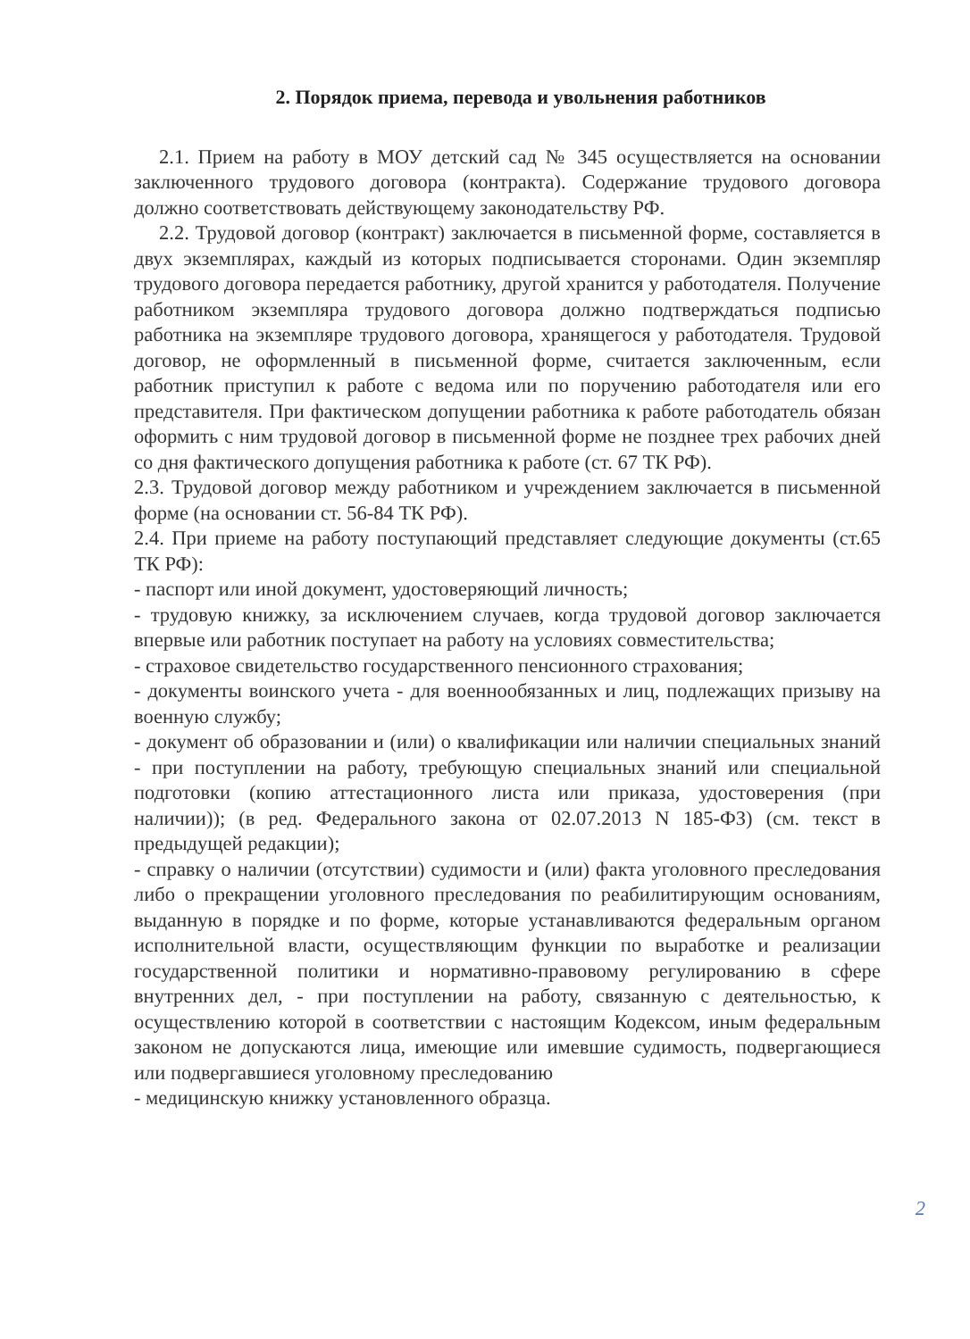2. Порядок приема, перевода и увольнения работников
2.1. Прием на работу в МОУ детский сад № 345 осуществляется на основании заключенного трудового договора (контракта). Содержание трудового договора должно соответствовать действующему законодательству РФ.
2.2. Трудовой договор (контракт) заключается в письменной форме, составляется в двух экземплярах, каждый из которых подписывается сторонами. Один экземпляр трудового договора передается работнику, другой хранится у работодателя. Получение работником экземпляра трудового договора должно подтверждаться подписью работника на экземпляре трудового договора, хранящегося у работодателя. Трудовой договор, не оформленный в письменной форме, считается заключенным, если работник приступил к работе с ведома или по поручению работодателя или его представителя. При фактическом допущении работника к работе работодатель обязан оформить с ним трудовой договор в письменной форме не позднее трех рабочих дней со дня фактического допущения работника к работе (ст. 67 ТК РФ).
2.3. Трудовой договор между работником и учреждением заключается в письменной форме (на основании ст. 56-84 ТК РФ).
2.4. При приеме на работу поступающий представляет следующие документы (ст.65 ТК РФ):
- паспорт или иной документ, удостоверяющий личность;
- трудовую книжку, за исключением случаев, когда трудовой договор заключается впервые или работник поступает на работу на условиях совместительства;
- страховое свидетельство государственного пенсионного страхования;
- документы воинского учета - для военнообязанных и лиц, подлежащих призыву на военную службу;
- документ об образовании и (или) о квалификации или наличии специальных знаний - при поступлении на работу, требующую специальных знаний или специальной подготовки (копию аттестационного листа или приказа, удостоверения (при наличии)); (в ред. Федерального закона от 02.07.2013 N 185-ФЗ) (см. текст в предыдущей редакции);
- справку о наличии (отсутствии) судимости и (или) факта уголовного преследования либо о прекращении уголовного преследования по реабилитирующим основаниям, выданную в порядке и по форме, которые устанавливаются федеральным органом исполнительной власти, осуществляющим функции по выработке и реализации государственной политики и нормативно-правовому регулированию в сфере внутренних дел, - при поступлении на работу, связанную с деятельностью, к осуществлению которой в соответствии с настоящим Кодексом, иным федеральным законом не допускаются лица, имеющие или имевшие судимость, подвергающиеся или подвергавшиеся уголовному преследованию
- медицинскую книжку установленного образца.
2